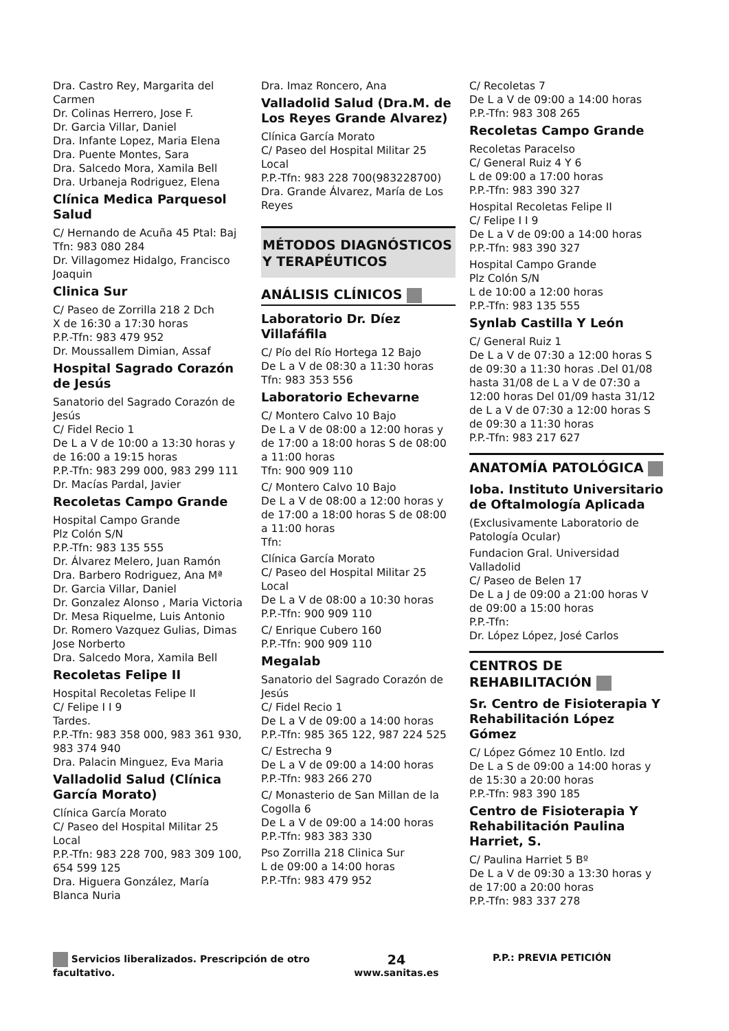Dra. Castro Rey, Margarita del Carmen
Dr. Colinas Herrero, Jose F.
Dr. Garcia Villar, Daniel
Dra. Infante Lopez, Maria Elena
Dra. Puente Montes, Sara
Dra. Salcedo Mora, Xamila Bell
Dra. Urbaneja Rodriguez, Elena
Clínica Medica Parquesol Salud
C/ Hernando de Acuña 45 Ptal: Baj
Tfn: 983 080 284
Dr. Villagomez Hidalgo, Francisco Joaquin
Clinica Sur
C/ Paseo de Zorrilla 218 2 Dch
X de 16:30 a 17:30 horas
P.P.-Tfn: 983 479 952
Dr. Moussallem Dimian, Assaf
Hospital Sagrado Corazón de Jesús
Sanatorio del Sagrado Corazón de Jesús
C/ Fidel Recio 1
De L a V de 10:00 a 13:30 horas y de 16:00 a 19:15 horas
P.P.-Tfn: 983 299 000, 983 299 111
Dr. Macías Pardal, Javier
Recoletas Campo Grande
Hospital Campo Grande
Plz Colón S/N
P.P.-Tfn: 983 135 555
Dr. Álvarez Melero, Juan Ramón
Dra. Barbero Rodriguez, Ana Mª
Dr. Garcia Villar, Daniel
Dr. Gonzalez Alonso , Maria Victoria
Dr. Mesa Riquelme, Luis Antonio
Dr. Romero Vazquez Gulias, Dimas Jose Norberto
Dra. Salcedo Mora, Xamila Bell
Recoletas Felipe II
Hospital Recoletas Felipe II
C/ Felipe I I 9
Tardes.
P.P.-Tfn: 983 358 000, 983 361 930, 983 374 940
Dra. Palacin Minguez, Eva Maria
Valladolid Salud (Clínica García Morato)
Clínica García Morato
C/ Paseo del Hospital Militar 25 Local
P.P.-Tfn: 983 228 700, 983 309 100, 654 599 125
Dra. Higuera González, María Blanca Nuria
Dra. Imaz Roncero, Ana
Valladolid Salud (Dra.M. de Los Reyes Grande Alvarez)
Clínica García Morato
C/ Paseo del Hospital Militar 25 Local
P.P.-Tfn: 983 228 700(983228700)
Dra. Grande Álvarez, María de Los Reyes
MÉTODOS DIAGNÓSTICOS Y TERAPÉUTICOS
ANÁLISIS CLÍNICOS
Laboratorio Dr. Díez Villafáfila
C/ Pío del Río Hortega 12 Bajo
De L a V de 08:30 a 11:30 horas
Tfn: 983 353 556
Laboratorio Echevarne
C/ Montero Calvo 10 Bajo
De L a V de 08:00 a 12:00 horas y de 17:00 a 18:00 horas S de 08:00 a 11:00 horas
Tfn: 900 909 110
C/ Montero Calvo 10 Bajo
De L a V de 08:00 a 12:00 horas y de 17:00 a 18:00 horas S de 08:00 a 11:00 horas
Tfn:
Clínica García Morato
C/ Paseo del Hospital Militar 25 Local
De L a V de 08:00 a 10:30 horas
P.P.-Tfn: 900 909 110
C/ Enrique Cubero 160
P.P.-Tfn: 900 909 110
Megalab
Sanatorio del Sagrado Corazón de Jesús
C/ Fidel Recio 1
De L a V de 09:00 a 14:00 horas
P.P.-Tfn: 985 365 122, 987 224 525
C/ Estrecha 9
De L a V de 09:00 a 14:00 horas
P.P.-Tfn: 983 266 270
C/ Monasterio de San Millan de la Cogolla 6
De L a V de 09:00 a 14:00 horas
P.P.-Tfn: 983 383 330
Pso Zorrilla 218 Clinica Sur
L de 09:00 a 14:00 horas
P.P.-Tfn: 983 479 952
C/ Recoletas 7
De L a V de 09:00 a 14:00 horas
P.P.-Tfn: 983 308 265
Recoletas Campo Grande
Recoletas Paracelso
C/ General Ruiz 4 Y 6
L de 09:00 a 17:00 horas
P.P.-Tfn: 983 390 327
Hospital Recoletas Felipe II
C/ Felipe I I 9
De L a V de 09:00 a 14:00 horas
P.P.-Tfn: 983 390 327
Hospital Campo Grande
Plz Colón S/N
L de 10:00 a 12:00 horas
P.P.-Tfn: 983 135 555
Synlab Castilla Y León
C/ General Ruiz 1
De L a V de 07:30 a 12:00 horas S de 09:30 a 11:30 horas .Del 01/08 hasta 31/08 de L a V de 07:30 a 12:00 horas Del 01/09 hasta 31/12 de L a V de 07:30 a 12:00 horas S de 09:30 a 11:30 horas
P.P.-Tfn: 983 217 627
ANATOMÍA PATOLÓGICA
Ioba. Instituto Universitario de Oftalmología Aplicada
(Exclusivamente Laboratorio de Patología Ocular)
Fundacion Gral. Universidad Valladolid
C/ Paseo de Belen 17
De L a J de 09:00 a 21:00 horas V de 09:00 a 15:00 horas
P.P.-Tfn:
Dr. López López, José Carlos
CENTROS DE REHABILITACIÓN
Sr. Centro de Fisioterapia Y Rehabilitación López Gómez
C/ López Gómez 10 Entlo. Izd
De L a S de 09:00 a 14:00 horas y de 15:30 a 20:00 horas
P.P.-Tfn: 983 390 185
Centro de Fisioterapia Y Rehabilitación Paulina Harriet, S.
C/ Paulina Harriet 5 Bº
De L a V de 09:30 a 13:30 horas y de 17:00 a 20:00 horas
P.P.-Tfn: 983 337 278
Servicios liberalizados. Prescripción de otro facultativo.
24
www.sanitas.es
P.P.: PREVIA PETICIÓN